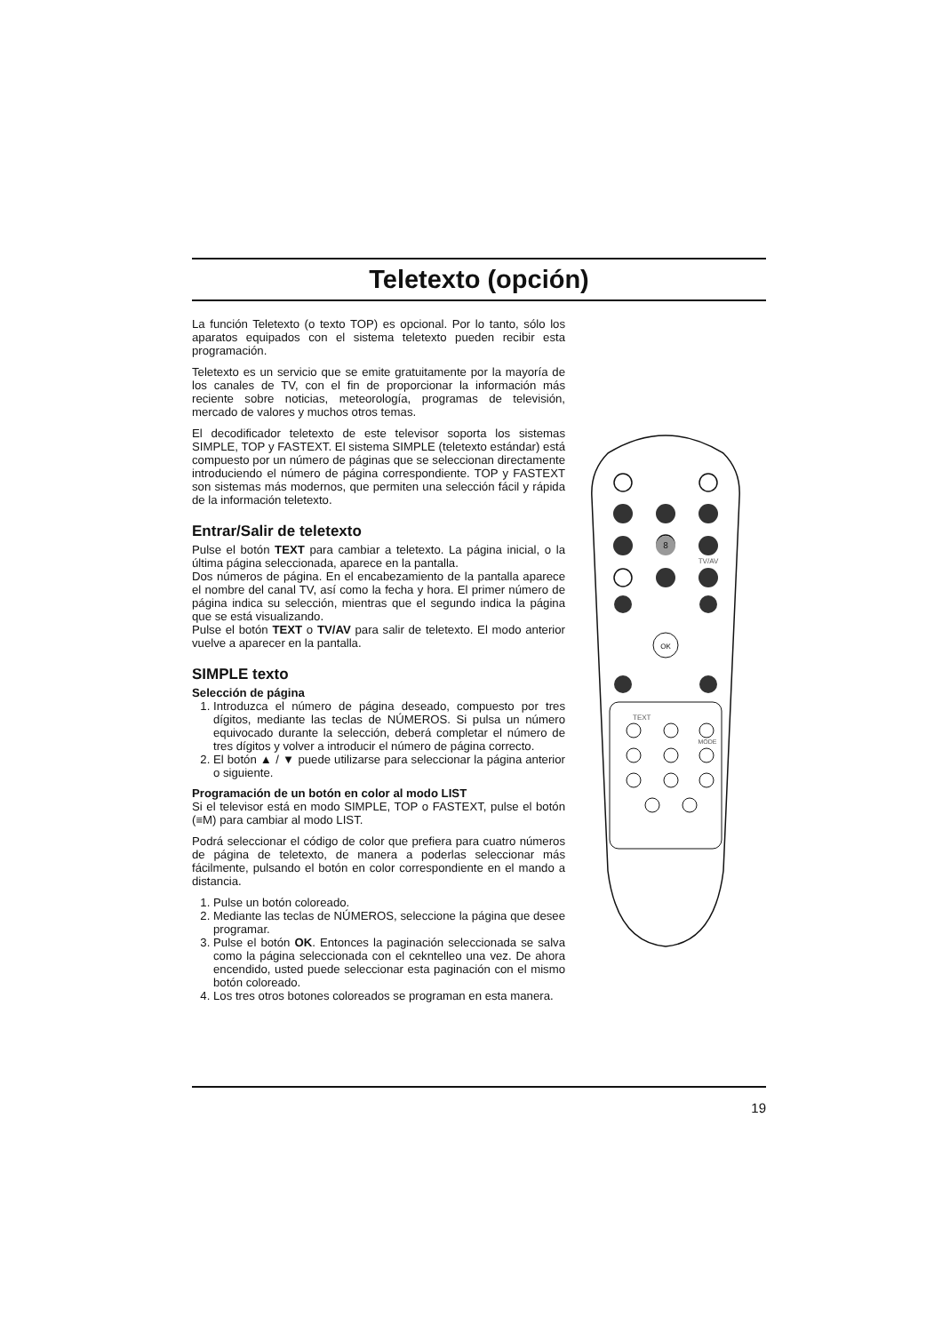Teletexto (opción)
La función Teletexto (o texto TOP) es opcional. Por lo tanto, sólo los aparatos equipados con el sistema teletexto pueden recibir esta programación.
Teletexto es un servicio que se emite gratuitamente por la mayoría de los canales de TV, con el fin de proporcionar la información más reciente sobre noticias, meteorología, programas de televisión, mercado de valores y muchos otros temas.
El decodificador teletexto de este televisor soporta los sistemas SIMPLE, TOP y FASTEXT. El sistema SIMPLE (teletexto estándar) está compuesto por un número de páginas que se seleccionan directamente introduciendo el número de página correspondiente. TOP y FASTEXT son sistemas más modernos, que permiten una selección fácil y rápida de la información teletexto.
Entrar/Salir de teletexto
Pulse el botón TEXT para cambiar a teletexto. La página inicial, o la última página seleccionada, aparece en la pantalla.
Dos números de página. En el encabezamiento de la pantalla aparece el nombre del canal TV, así como la fecha y hora. El primer número de página indica su selección, mientras que el segundo indica la página que se está visualizando.
Pulse el botón TEXT o TV/AV para salir de teletexto. El modo anterior vuelve a aparecer en la pantalla.
SIMPLE texto
Selección de página
1. Introduzca el número de página deseado, compuesto por tres dígitos, mediante las teclas de NÚMEROS. Si pulsa un número equivocado durante la selección, deberá completar el número de tres dígitos y volver a introducir el número de página correcto.
2. El botón ▲ / ▼ puede utilizarse para seleccionar la página anterior o siguiente.
Programación de un botón en color al modo LIST
Si el televisor está en modo SIMPLE, TOP o FASTEXT, pulse el botón (≡M) para cambiar al modo LIST.
Podrá seleccionar el código de color que prefiera para cuatro números de página de teletexto, de manera a poderlas seleccionar más fácilmente, pulsando el botón en color correspondiente en el mando a distancia.
1. Pulse un botón coloreado.
2. Mediante las teclas de NÚMEROS, seleccione la página que desee programar.
3. Pulse el botón OK. Entonces la paginación seleccionada se salva como la página seleccionada con el cekntelleo una vez. De ahora encendido, usted puede seleccionar esta paginación con el mismo botón coloreado.
4. Los tres otros botones coloreados se programan en esta manera.
8
TV/AV
OK
TEXT
MODE
19